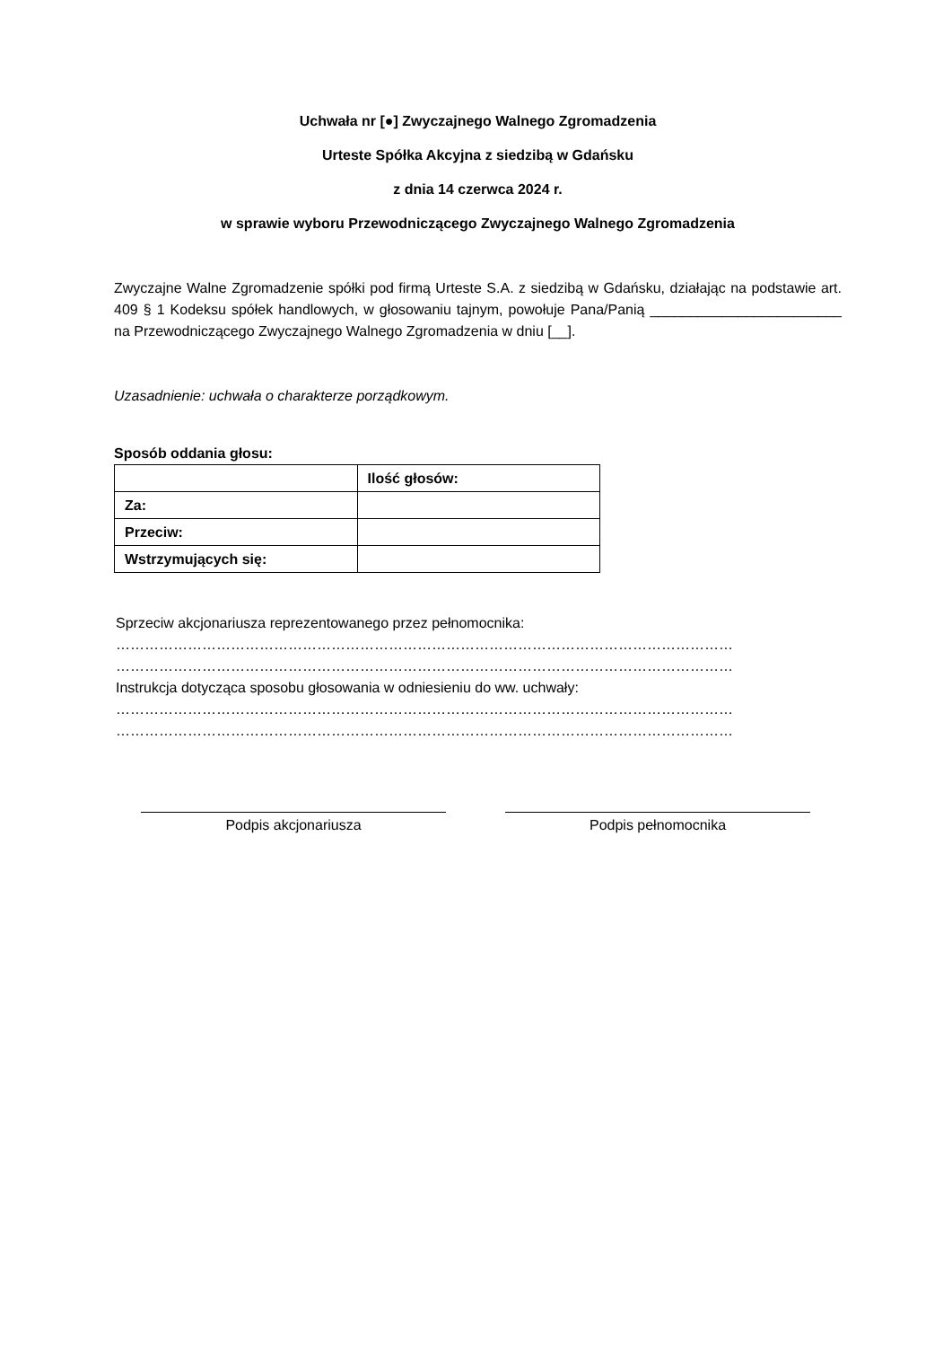Uchwała nr [●] Zwyczajnego Walnego Zgromadzenia
Urteste Spółka Akcyjna z siedzibą w Gdańsku
z dnia 14 czerwca 2024 r.
w sprawie wyboru Przewodniczącego Zwyczajnego Walnego Zgromadzenia
Zwyczajne Walne Zgromadzenie spółki pod firmą Urteste S.A. z siedzibą w Gdańsku, działając na podstawie art. 409 § 1 Kodeksu spółek handlowych, w głosowaniu tajnym, powołuje Pana/Panią ________________________ na Przewodniczącego Zwyczajnego Walnego Zgromadzenia w dniu [__].
Uzasadnienie: uchwała o charakterze porządkowym.
Sposób oddania głosu:
| | Ilość głosów: |
| --- | --- |
| Za: | |
| Przeciw: | |
| Wstrzymujących się: | |
Sprzeciw akcjonariusza reprezentowanego przez pełnomocnika:
…………………………………………………………………………………………………………………
…………………………………………………………………………………………………………………
Instrukcja dotycząca sposobu głosowania w odniesieniu do ww. uchwały:
…………………………………………………………………………………………………………………
…………………………………………………………………………………………………………………
Podpis akcjonariusza Podpis pełnomocnika